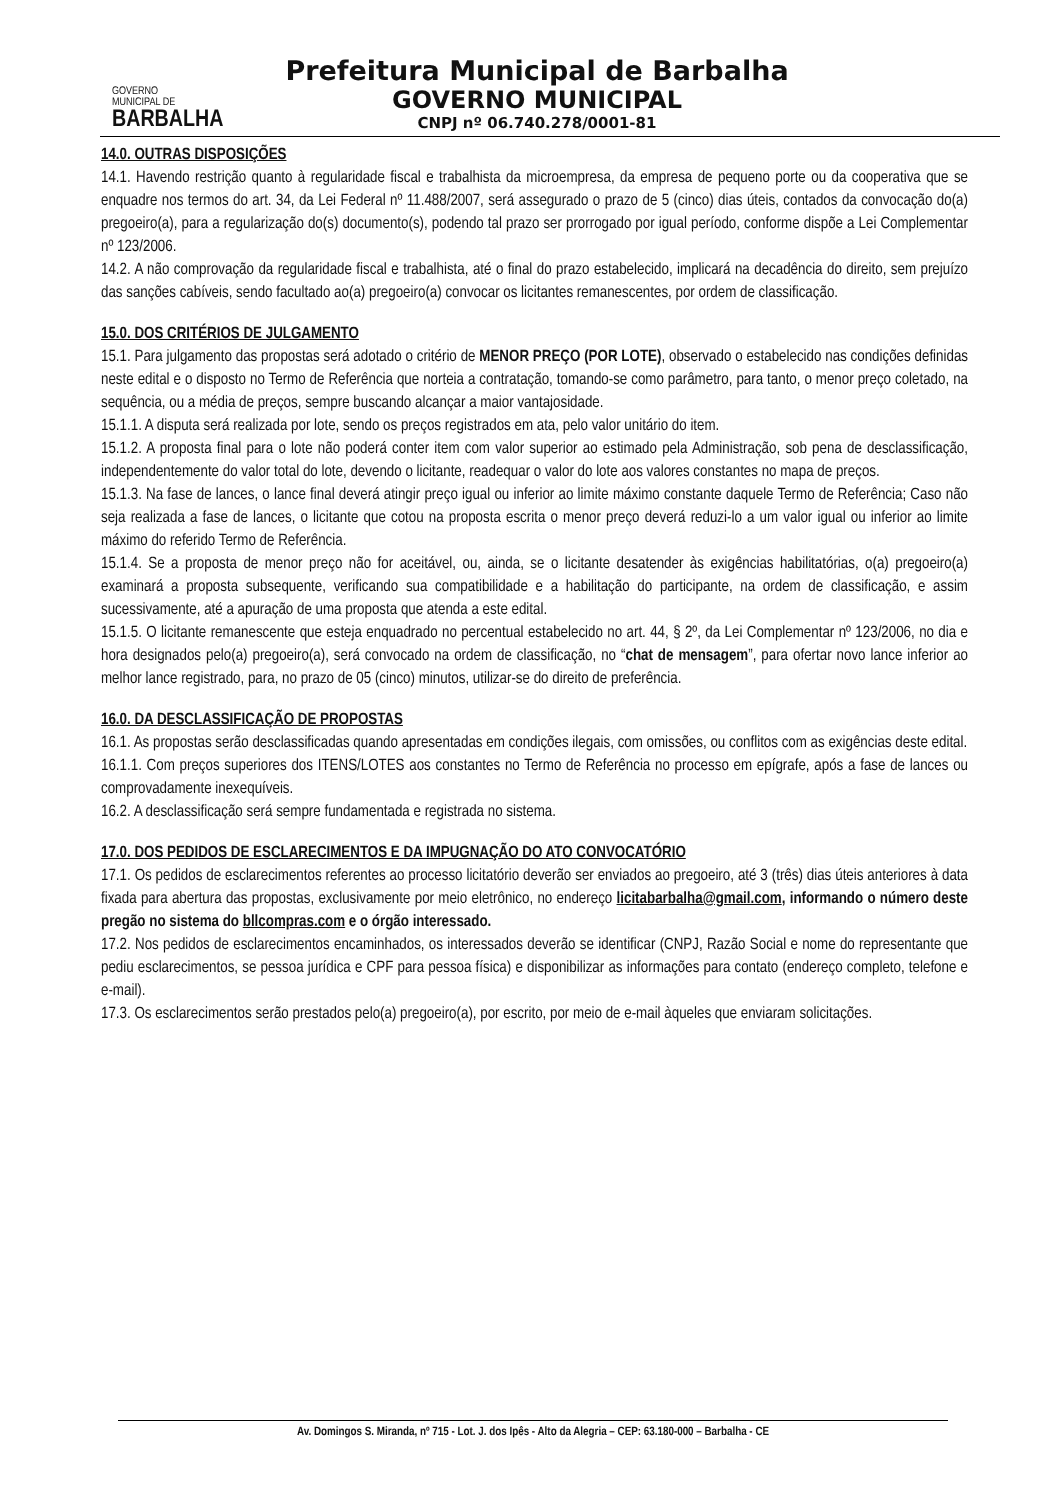GOVERNO
MUNICIPAL DE
BARBALHA
Prefeitura Municipal de Barbalha
GOVERNO MUNICIPAL
CNPJ nº 06.740.278/0001-81
14.0. OUTRAS DISPOSIÇÕES
14.1. Havendo restrição quanto à regularidade fiscal e trabalhista da microempresa, da empresa de pequeno porte ou da cooperativa que se enquadre nos termos do art. 34, da Lei Federal nº 11.488/2007, será assegurado o prazo de 5 (cinco) dias úteis, contados da convocação do(a) pregoeiro(a), para a regularização do(s) documento(s), podendo tal prazo ser prorrogado por igual período, conforme dispõe a Lei Complementar nº 123/2006.
14.2. A não comprovação da regularidade fiscal e trabalhista, até o final do prazo estabelecido, implicará na decadência do direito, sem prejuízo das sanções cabíveis, sendo facultado ao(a) pregoeiro(a) convocar os licitantes remanescentes, por ordem de classificação.
15.0. DOS CRITÉRIOS DE JULGAMENTO
15.1. Para julgamento das propostas será adotado o critério de MENOR PREÇO (POR LOTE), observado o estabelecido nas condições definidas neste edital e o disposto no Termo de Referência que norteia a contratação, tomando-se como parâmetro, para tanto, o menor preço coletado, na sequência, ou a média de preços, sempre buscando alcançar a maior vantajosidade.
15.1.1. A disputa será realizada por lote, sendo os preços registrados em ata, pelo valor unitário do item.
15.1.2. A proposta final para o lote não poderá conter item com valor superior ao estimado pela Administração, sob pena de desclassificação, independentemente do valor total do lote, devendo o licitante, readequar o valor do lote aos valores constantes no mapa de preços.
15.1.3. Na fase de lances, o lance final deverá atingir preço igual ou inferior ao limite máximo constante daquele Termo de Referência; Caso não seja realizada a fase de lances, o licitante que cotou na proposta escrita o menor preço deverá reduzi-lo a um valor igual ou inferior ao limite máximo do referido Termo de Referência.
15.1.4. Se a proposta de menor preço não for aceitável, ou, ainda, se o licitante desatender às exigências habilitatórias, o(a) pregoeiro(a) examinará a proposta subsequente, verificando sua compatibilidade e a habilitação do participante, na ordem de classificação, e assim sucessivamente, até a apuração de uma proposta que atenda a este edital.
15.1.5. O licitante remanescente que esteja enquadrado no percentual estabelecido no art. 44, § 2º, da Lei Complementar nº 123/2006, no dia e hora designados pelo(a) pregoeiro(a), será convocado na ordem de classificação, no “chat de mensagem”, para ofertar novo lance inferior ao melhor lance registrado, para, no prazo de 05 (cinco) minutos, utilizar-se do direito de preferência.
16.0. DA DESCLASSIFICAÇÃO DE PROPOSTAS
16.1. As propostas serão desclassificadas quando apresentadas em condições ilegais, com omissões, ou conflitos com as exigências deste edital.
16.1.1. Com preços superiores dos ITENS/LOTES aos constantes no Termo de Referência no processo em epígrafe, após a fase de lances ou comprovadamente inexequíveis.
16.2. A desclassificação será sempre fundamentada e registrada no sistema.
17.0. DOS PEDIDOS DE ESCLARECIMENTOS E DA IMPUGNAÇÃO DO ATO CONVOCATÓRIO
17.1. Os pedidos de esclarecimentos referentes ao processo licitatório deverão ser enviados ao pregoeiro, até 3 (três) dias úteis anteriores à data fixada para abertura das propostas, exclusivamente por meio eletrônico, no endereço licitabarbalha@gmail.com, informando o número deste pregão no sistema do bllcompras.com e o órgão interessado.
17.2. Nos pedidos de esclarecimentos encaminhados, os interessados deverão se identificar (CNPJ, Razão Social e nome do representante que pediu esclarecimentos, se pessoa jurídica e CPF para pessoa física) e disponibilizar as informações para contato (endereço completo, telefone e e-mail).
17.3. Os esclarecimentos serão prestados pelo(a) pregoeiro(a), por escrito, por meio de e-mail àqueles que enviaram solicitações.
Av. Domingos S. Miranda, nº 715 - Lot. J. dos Ipês - Alto da Alegria – CEP: 63.180-000 – Barbalha - CE